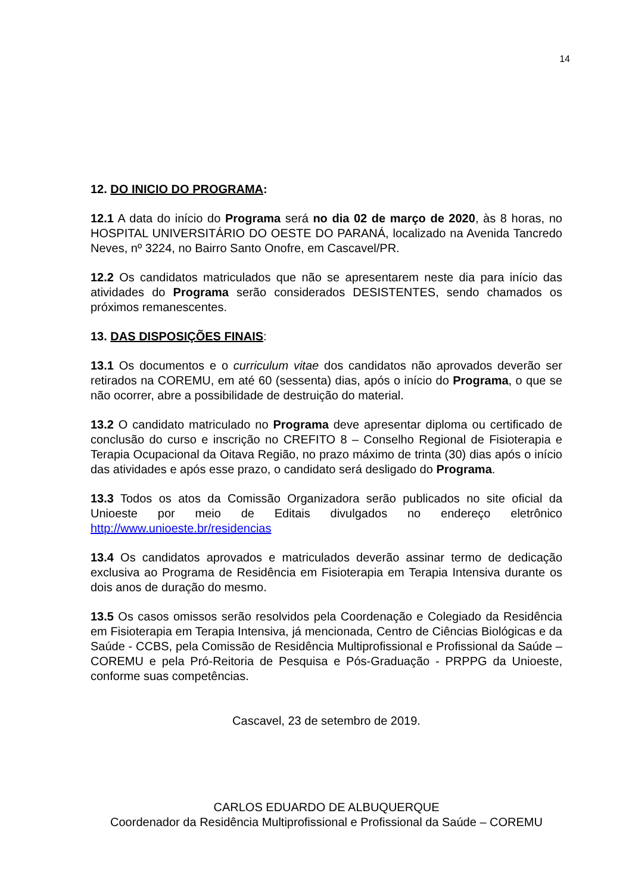14
12. DO INICIO DO PROGRAMA:
12.1 A data do início do Programa será no dia 02 de março de 2020, às 8 horas, no HOSPITAL UNIVERSITÁRIO DO OESTE DO PARANÁ, localizado na Avenida Tancredo Neves, nº 3224, no Bairro Santo Onofre, em Cascavel/PR.
12.2 Os candidatos matriculados que não se apresentarem neste dia para início das atividades do Programa serão considerados DESISTENTES, sendo chamados os próximos remanescentes.
13. DAS DISPOSIÇÕES FINAIS:
13.1 Os documentos e o curriculum vitae dos candidatos não aprovados deverão ser retirados na COREMU, em até 60 (sessenta) dias, após o início do Programa, o que se não ocorrer, abre a possibilidade de destruição do material.
13.2 O candidato matriculado no Programa deve apresentar diploma ou certificado de conclusão do curso e inscrição no CREFITO 8 – Conselho Regional de Fisioterapia e Terapia Ocupacional da Oitava Região, no prazo máximo de trinta (30) dias após o início das atividades e após esse prazo, o candidato será desligado do Programa.
13.3 Todos os atos da Comissão Organizadora serão publicados no site oficial da Unioeste por meio de Editais divulgados no endereço eletrônico http://www.unioeste.br/residencias
13.4 Os candidatos aprovados e matriculados deverão assinar termo de dedicação exclusiva ao Programa de Residência em Fisioterapia em Terapia Intensiva durante os dois anos de duração do mesmo.
13.5 Os casos omissos serão resolvidos pela Coordenação e Colegiado da Residência em Fisioterapia em Terapia Intensiva, já mencionada, Centro de Ciências Biológicas e da Saúde - CCBS, pela Comissão de Residência Multiprofissional e Profissional da Saúde – COREMU e pela Pró-Reitoria de Pesquisa e Pós-Graduação - PRPPG da Unioeste, conforme suas competências.
Cascavel, 23 de setembro de 2019.
CARLOS EDUARDO DE ALBUQUERQUE
Coordenador da Residência Multiprofissional e Profissional da Saúde – COREMU